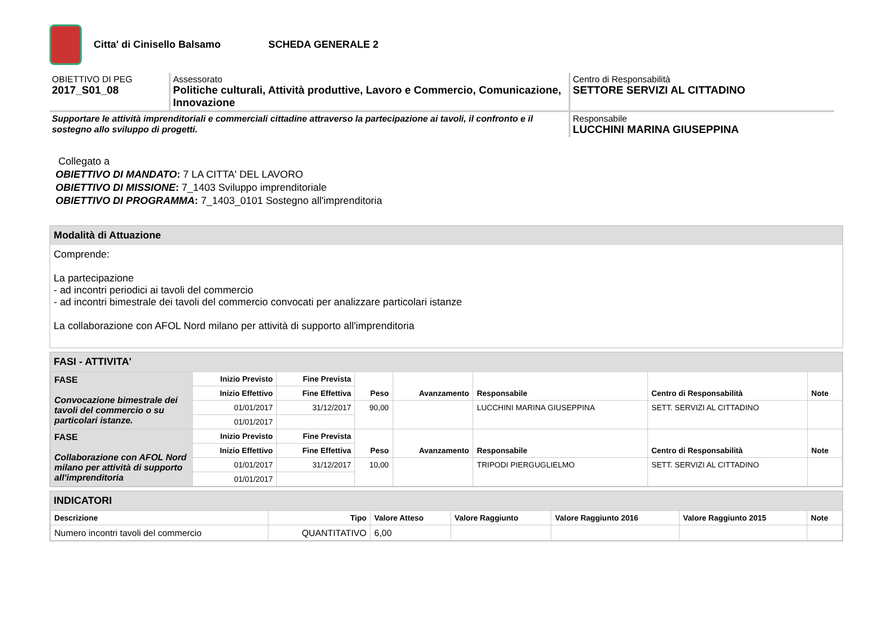Citta' di Cinisello Balsamo SCHEDA GENERALE 2
OBIETTIVO DI PEG
2017_S01_08
Assessorato
Politiche culturali, Attività produttive, Lavoro e Commercio, Comunicazione, Innovazione
Centro di Responsabilità
SETTORE SERVIZI AL CITTADINO
Supportare le attività imprenditoriali e commerciali cittadine attraverso la partecipazione ai tavoli, il confronto e il sostegno allo sviluppo di progetti.
Responsabile
LUCCHINI MARINA GIUSEPPINA
Collegato a
OBIETTIVO DI MANDATO: 7 LA CITTA' DEL LAVORO
OBIETTIVO DI MISSIONE: 7_1403 Sviluppo imprenditoriale
OBIETTIVO DI PROGRAMMA: 7_1403_0101 Sostegno all'imprenditoria
Modalità di Attuazione
Comprende:
La partecipazione
- ad incontri periodici ai tavoli del commercio
- ad incontri bimestrale dei tavoli del commercio convocati per analizzare particolari istanze
La collaborazione con AFOL Nord milano per attività di supporto all'imprenditoria
FASI - ATTIVITA'
| FASE Convocazione bimestrale dei tavoli del commercio o su particolari istanze. | Inizio Previsto | Fine Prevista | Peso | Avanzamento | Responsabile | Centro di Responsabilità | Note |
| | Inizio Effettivo | Fine Effettiva | | | | | |
| | 01/01/2017 | 31/12/2017 | 90,00 | | LUCCHINI MARINA GIUSEPPINA | SETT. SERVIZI AL CITTADINO | |
| | 01/01/2017 | | | | | | |
| FASE Collaborazione con AFOL Nord milano per attività di supporto all'imprenditoria | Inizio Previsto | Fine Prevista | Peso | Avanzamento | Responsabile | Centro di Responsabilità | Note |
| | Inizio Effettivo | Fine Effettiva | | | | | |
| | 01/01/2017 | 31/12/2017 | 10,00 | | TRIPODI PIERGUGLIELMO | SETT. SERVIZI AL CITTADINO | |
| | 01/01/2017 | | | | | | |
INDICATORI
| Descrizione | Tipo | Valore Atteso | Valore Raggiunto | Valore Raggiunto 2016 | Valore Raggiunto 2015 | Note |
| --- | --- | --- | --- | --- | --- | --- |
| Numero incontri tavoli del commercio | QUANTITATIVO | 6,00 | | | | |